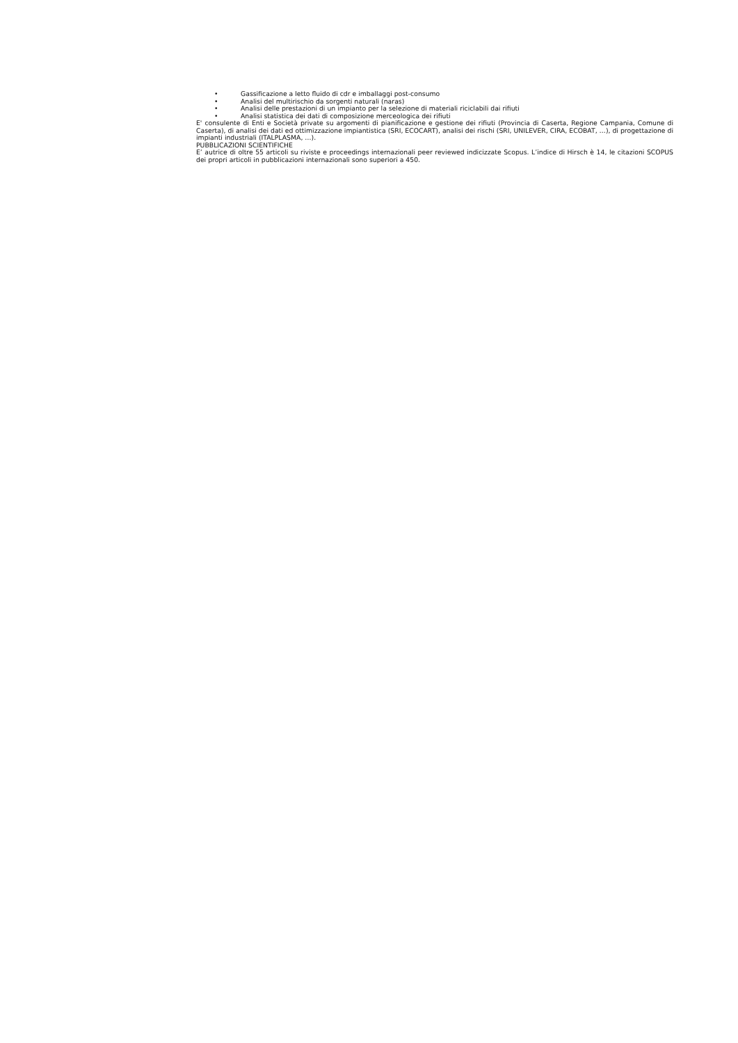• Gassificazione a letto fluido di cdr e imballaggi post-consumo
• Analisi del multirischio da sorgenti naturali (naras)
• Analisi delle prestazioni di un impianto per la selezione di materiali riciclabili dai rifiuti
• Analisi statistica dei dati di composizione merceologica dei rifiuti
E' consulente di Enti e Società private su argomenti di pianificazione e gestione dei rifiuti (Provincia di Caserta, Regione Campania, Comune di Caserta), di analisi dei dati ed ottimizzazione impiantistica (SRI, ECOCART), analisi dei rischi (SRI, UNILEVER, CIRA, ECOBAT, …), di progettazione di impianti industriali (ITALPLASMA, …).
PUBBLICAZIONI SCIENTIFICHE
E’ autrice di oltre 55 articoli su riviste e proceedings internazionali peer reviewed indicizzate Scopus. L’indice di Hirsch è 14, le citazioni SCOPUS dei propri articoli in pubblicazioni internazionali sono superiori a 450.